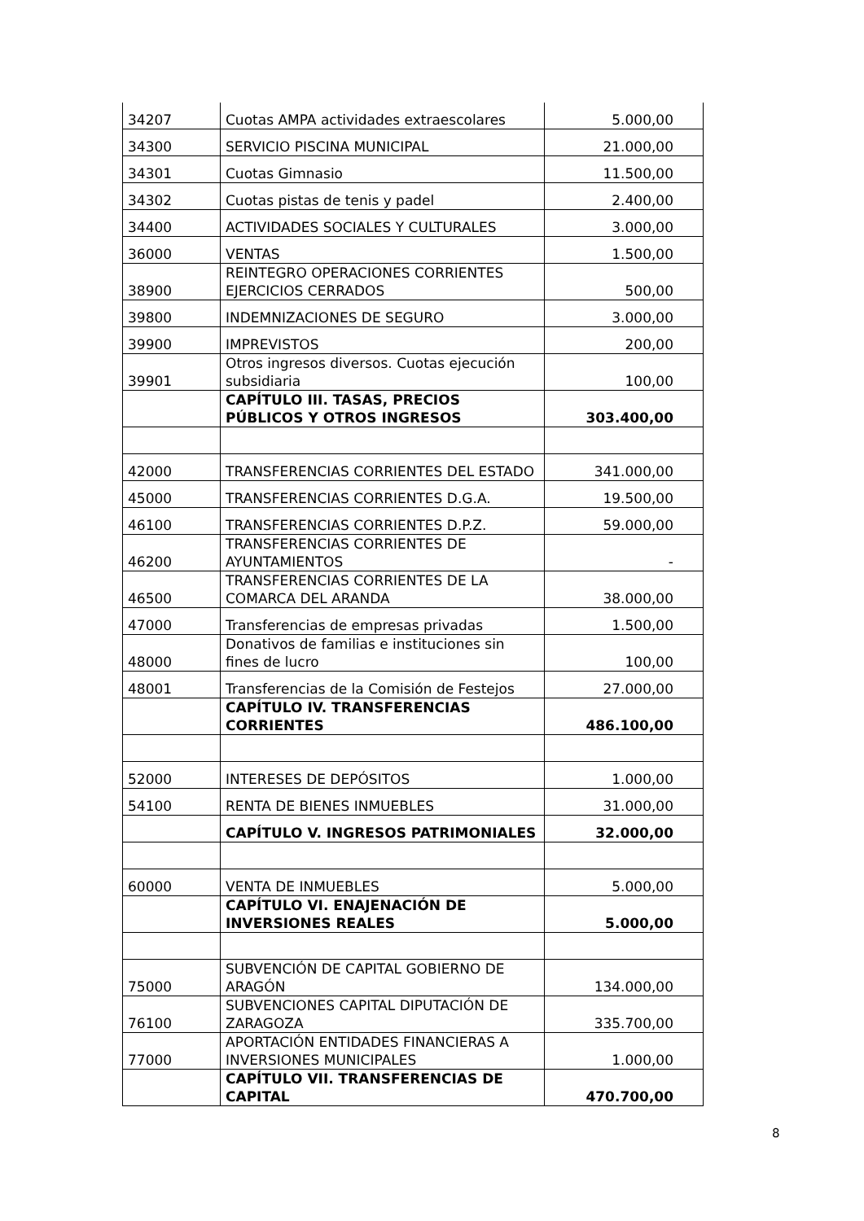| 34207 | Cuotas AMPA actividades extraescolares | 5.000,00 |
| 34300 | SERVICIO PISCINA MUNICIPAL | 21.000,00 |
| 34301 | Cuotas Gimnasio | 11.500,00 |
| 34302 | Cuotas pistas de tenis y padel | 2.400,00 |
| 34400 | ACTIVIDADES SOCIALES Y CULTURALES | 3.000,00 |
| 36000 | VENTAS | 1.500,00 |
| 38900 | REINTEGRO OPERACIONES CORRIENTES EJERCICIOS CERRADOS | 500,00 |
| 39800 | INDEMNIZACIONES DE SEGURO | 3.000,00 |
| 39900 | IMPREVISTOS | 200,00 |
| 39901 | Otros ingresos diversos. Cuotas ejecución subsidiaria | 100,00 |
| | CAPÍTULO III. TASAS, PRECIOS PÚBLICOS Y OTROS INGRESOS | 303.400,00 |
| 42000 | TRANSFERENCIAS CORRIENTES DEL ESTADO | 341.000,00 |
| 45000 | TRANSFERENCIAS CORRIENTES D.G.A. | 19.500,00 |
| 46100 | TRANSFERENCIAS CORRIENTES D.P.Z. | 59.000,00 |
| 46200 | TRANSFERENCIAS CORRIENTES DE AYUNTAMIENTOS | - |
| 46500 | TRANSFERENCIAS CORRIENTES DE LA COMARCA DEL ARANDA | 38.000,00 |
| 47000 | Transferencias de empresas privadas | 1.500,00 |
| 48000 | Donativos de familias e instituciones sin fines de lucro | 100,00 |
| 48001 | Transferencias de la Comisión de Festejos | 27.000,00 |
| | CAPÍTULO IV. TRANSFERENCIAS CORRIENTES | 486.100,00 |
| 52000 | INTERESES DE DEPÓSITOS | 1.000,00 |
| 54100 | RENTA DE BIENES INMUEBLES | 31.000,00 |
| | CAPÍTULO V. INGRESOS PATRIMONIALES | 32.000,00 |
| 60000 | VENTA DE INMUEBLES | 5.000,00 |
| | CAPÍTULO VI. ENAJENACIÓN DE INVERSIONES REALES | 5.000,00 |
| 75000 | SUBVENCIÓN DE CAPITAL GOBIERNO DE ARAGÓN | 134.000,00 |
| 76100 | SUBVENCIONES CAPITAL DIPUTACIÓN DE ZARAGOZA | 335.700,00 |
| 77000 | APORTACIÓN ENTIDADES FINANCIERAS A INVERSIONES MUNICIPALES | 1.000,00 |
| | CAPÍTULO VII. TRANSFERENCIAS DE CAPITAL | 470.700,00 |
8